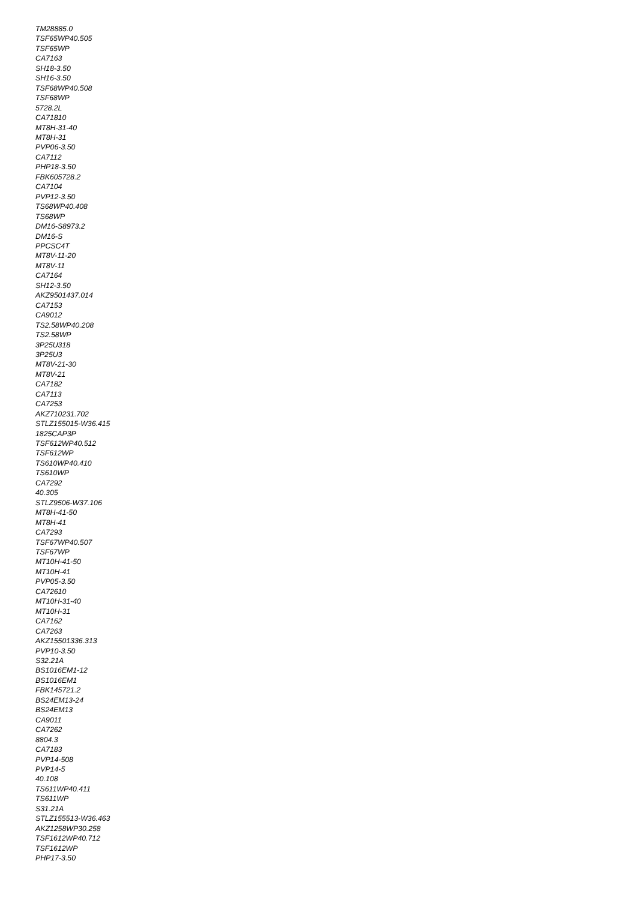TM28885.0
TSF65WP40.505
TSF65WP
CA7163
SH18-3.50
SH16-3.50
TSF68WP40.508
TSF68WP
5728.2L
CA71810
MT8H-31-40
MT8H-31
PVP06-3.50
CA7112
PHP18-3.50
FBK605728.2
CA7104
PVP12-3.50
TS68WP40.408
TS68WP
DM16-S8973.2
DM16-S
PPCSC4T
MT8V-11-20
MT8V-11
CA7164
SH12-3.50
AKZ9501437.014
CA7153
CA9012
TS2.58WP40.208
TS2.58WP
3P25U318
3P25U3
MT8V-21-30
MT8V-21
CA7182
CA7113
CA7253
AKZ710231.702
STLZ155015-W36.415
1825CAP3P
TSF612WP40.512
TSF612WP
TS610WP40.410
TS610WP
CA7292
40.305
STLZ9506-W37.106
MT8H-41-50
MT8H-41
CA7293
TSF67WP40.507
TSF67WP
MT10H-41-50
MT10H-41
PVP05-3.50
CA72610
MT10H-31-40
MT10H-31
CA7162
CA7263
AKZ15501336.313
PVP10-3.50
S32.21A
BS1016EM1-12
BS1016EM1
FBK145721.2
BS24EM13-24
BS24EM13
CA9011
CA7262
8804.3
CA7183
PVP14-508
PVP14-5
40.108
TS611WP40.411
TS611WP
S31.21A
STLZ155513-W36.463
AKZ1258WP30.258
TSF1612WP40.712
TSF1612WP
PHP17-3.50